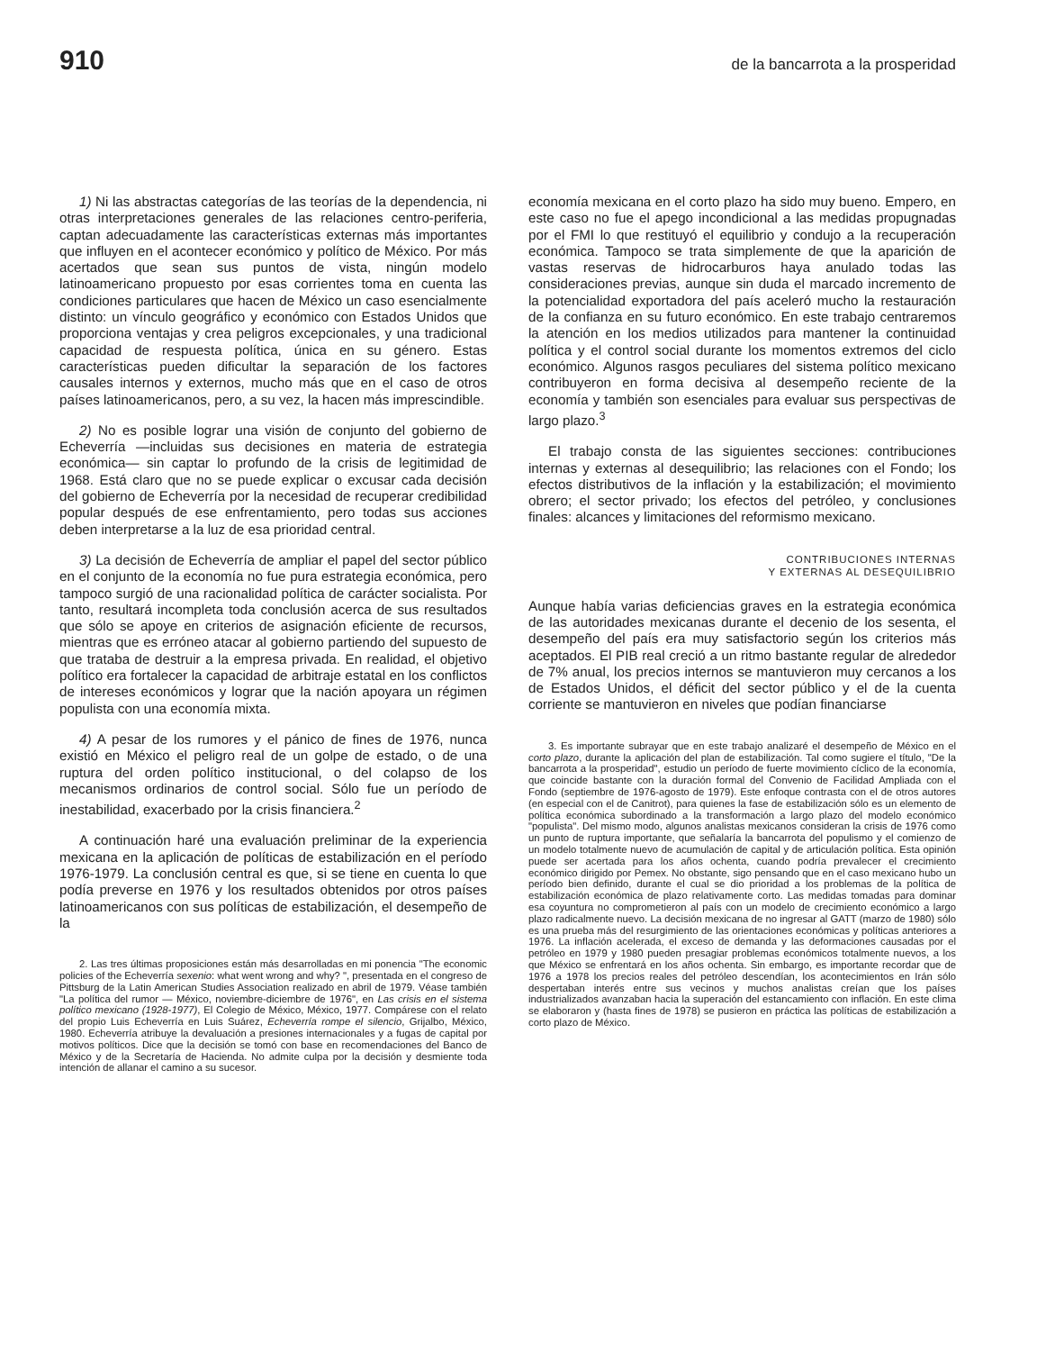910
de la bancarrota a la prosperidad
1) Ni las abstractas categorías de las teorías de la dependencia, ni otras interpretaciones generales de las relaciones centro-periferia, captan adecuadamente las características externas más importantes que influyen en el acontecer económico y político de México. Por más acertados que sean sus puntos de vista, ningún modelo latinoamericano propuesto por esas corrientes toma en cuenta las condiciones particulares que hacen de México un caso esencialmente distinto: un vínculo geográfico y económico con Estados Unidos que proporciona ventajas y crea peligros excepcionales, y una tradicional capacidad de respuesta política, única en su género. Estas características pueden dificultar la separación de los factores causales internos y externos, mucho más que en el caso de otros países latinoamericanos, pero, a su vez, la hacen más imprescindible.
2) No es posible lograr una visión de conjunto del gobierno de Echeverría —incluidas sus decisiones en materia de estrategia económica— sin captar lo profundo de la crisis de legitimidad de 1968. Está claro que no se puede explicar o excusar cada decisión del gobierno de Echeverría por la necesidad de recuperar credibilidad popular después de ese enfrentamiento, pero todas sus acciones deben interpretarse a la luz de esa prioridad central.
3) La decisión de Echeverría de ampliar el papel del sector público en el conjunto de la economía no fue pura estrategia económica, pero tampoco surgió de una racionalidad política de carácter socialista. Por tanto, resultará incompleta toda conclusión acerca de sus resultados que sólo se apoye en criterios de asignación eficiente de recursos, mientras que es erróneo atacar al gobierno partiendo del supuesto de que trataba de destruir a la empresa privada. En realidad, el objetivo político era fortalecer la capacidad de arbitraje estatal en los conflictos de intereses económicos y lograr que la nación apoyara un régimen populista con una economía mixta.
4) A pesar de los rumores y el pánico de fines de 1976, nunca existió en México el peligro real de un golpe de estado, o de una ruptura del orden político institucional, o del colapso de los mecanismos ordinarios de control social. Sólo fue un período de inestabilidad, exacerbado por la crisis financiera.<sup>2</sup>
A continuación haré una evaluación preliminar de la experiencia mexicana en la aplicación de políticas de estabilización en el período 1976-1979. La conclusión central es que, si se tiene en cuenta lo que podía preverse en 1976 y los resultados obtenidos por otros países latinoamericanos con sus políticas de estabilización, el desempeño de la
2. Las tres últimas proposiciones están más desarrolladas en mi ponencia "The economic policies of the Echeverría sexenio: what went wrong and why? ", presentada en el congreso de Pittsburg de la Latin American Studies Association realizado en abril de 1979. Véase también "La política del rumor — México, noviembre-diciembre de 1976", en Las crisis en el sistema político mexicano (1928-1977), El Colegio de México, México, 1977. Compárese con el relato del propio Luis Echeverría en Luis Suárez, Echeverría rompe el silencio, Grijalbo, México, 1980. Echeverría atribuye la devaluación a presiones internacionales y a fugas de capital por motivos políticos. Dice que la decisión se tomó con base en recomendaciones del Banco de México y de la Secretaría de Hacienda. No admite culpa por la decisión y desmiente toda intención de allanar el camino a su sucesor.
economía mexicana en el corto plazo ha sido muy bueno. Empero, en este caso no fue el apego incondicional a las medidas propugnadas por el FMI lo que restituyó el equilibrio y condujo a la recuperación económica. Tampoco se trata simplemente de que la aparición de vastas reservas de hidrocarburos haya anulado todas las consideraciones previas, aunque sin duda el marcado incremento de la potencialidad exportadora del país aceleró mucho la restauración de la confianza en su futuro económico. En este trabajo centraremos la atención en los medios utilizados para mantener la continuidad política y el control social durante los momentos extremos del ciclo económico. Algunos rasgos peculiares del sistema político mexicano contribuyeron en forma decisiva al desempeño reciente de la economía y también son esenciales para evaluar sus perspectivas de largo plazo.<sup>3</sup>
El trabajo consta de las siguientes secciones: contribuciones internas y externas al desequilibrio; las relaciones con el Fondo; los efectos distributivos de la inflación y la estabilización; el movimiento obrero; el sector privado; los efectos del petróleo, y conclusiones finales: alcances y limitaciones del reformismo mexicano.
CONTRIBUCIONES INTERNAS
Y EXTERNAS AL DESEQUILIBRIO
Aunque había varias deficiencias graves en la estrategia económica de las autoridades mexicanas durante el decenio de los sesenta, el desempeño del país era muy satisfactorio según los criterios más aceptados. El PIB real creció a un ritmo bastante regular de alrededor de 7% anual, los precios internos se mantuvieron muy cercanos a los de Estados Unidos, el déficit del sector público y el de la cuenta corriente se mantuvieron en niveles que podían financiarse
3. Es importante subrayar que en este trabajo analizaré el desempeño de México en el corto plazo, durante la aplicación del plan de estabilización. Tal como sugiere el título, "De la bancarrota a la prosperidad", estudio un período de fuerte movimiento cíclico de la economía, que coincide bastante con la duración formal del Convenio de Facilidad Ampliada con el Fondo (septiembre de 1976-agosto de 1979). Este enfoque contrasta con el de otros autores (en especial con el de Canitrot), para quienes la fase de estabilización sólo es un elemento de política económica subordinado a la transformación a largo plazo del modelo económico "populista". Del mismo modo, algunos analistas mexicanos consideran la crisis de 1976 como un punto de ruptura importante, que señalaría la bancarrota del populismo y el comienzo de un modelo totalmente nuevo de acumulación de capital y de articulación política. Esta opinión puede ser acertada para los años ochenta, cuando podría prevalecer el crecimiento económico dirigido por Pemex. No obstante, sigo pensando que en el caso mexicano hubo un período bien definido, durante el cual se dio prioridad a los problemas de la política de estabilización económica de plazo relativamente corto. Las medidas tomadas para dominar esa coyuntura no comprometieron al país con un modelo de crecimiento económico a largo plazo radicalmente nuevo. La decisión mexicana de no ingresar al GATT (marzo de 1980) sólo es una prueba más del resurgimiento de las orientaciones económicas y políticas anteriores a 1976. La inflación acelerada, el exceso de demanda y las deformaciones causadas por el petróleo en 1979 y 1980 pueden presagiar problemas económicos totalmente nuevos, a los que México se enfrentará en los años ochenta. Sin embargo, es importante recordar que de 1976 a 1978 los precios reales del petróleo descendían, los acontecimientos en Irán sólo despertaban interés entre sus vecinos y muchos analistas creían que los países industrializados avanzaban hacia la superación del estancamiento con inflación. En este clima se elaboraron y (hasta fines de 1978) se pusieron en práctica las políticas de estabilización a corto plazo de México.